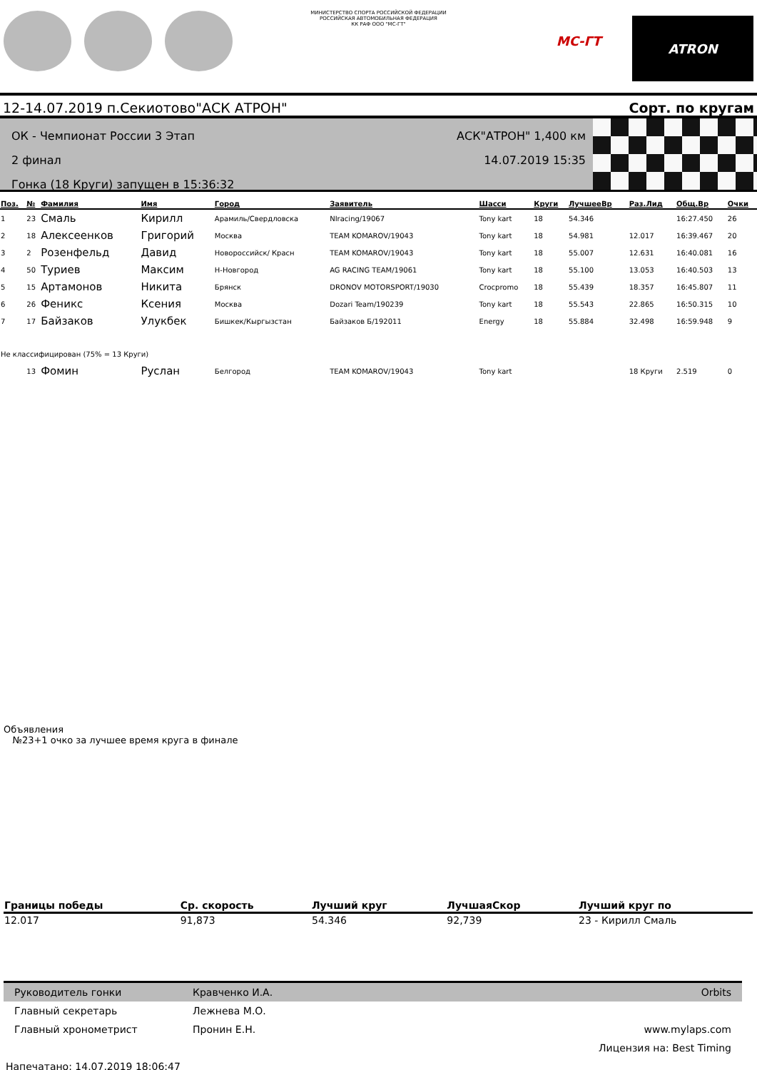МИНИСТЕРСТВО СПОРТА РОССИЙСКОЙ ФЕДЕРАЦИИ
РОССИЙСКАЯ АВТОМОБИЛЬНАЯ ФЕДЕРАЦИЯ
КК РАФ ООО "МС-ГТ"
МС-ГТ
ATRON
12-14.07.2019 п.Секиотово"АСК АТРОН" Сорт. по кругам
ОК - Чемпионат России 3 Этап
2 финал
Гонка (18 Круги) запущен в 15:36:32
АСК"АТРОН" 1,400 км
14.07.2019 15:35
| Поз. | № | Фамилия | Имя | Город | Заявитель | Шасси | Круги | ЛучшееВр | Раз.Лид | Общ.Вр | Очки |
| --- | --- | --- | --- | --- | --- | --- | --- | --- | --- | --- | --- |
| 1 | 23 | Смаль | Кирилл | Арамиль/Свердловска | NIracing/19067 | Tony kart | 18 | 54.346 | | 16:27.450 | 26 |
| 2 | 18 | Алексеенков | Григорий | Москва | TEAM KOMAROV/19043 | Tony kart | 18 | 54.981 | 12.017 | 16:39.467 | 20 |
| 3 | 2 | Розенфельд | Давид | Новороссийск/ Красн | TEAM KOMAROV/19043 | Tony kart | 18 | 55.007 | 12.631 | 16:40.081 | 16 |
| 4 | 50 | Туриев | Максим | Н-Новгород | AG RACING TEAM/19061 | Tony kart | 18 | 55.100 | 13.053 | 16:40.503 | 13 |
| 5 | 15 | Артамонов | Никита | Брянск | DRONOV MOTORSPORT/19030 | Crocpromo | 18 | 55.439 | 18.357 | 16:45.807 | 11 |
| 6 | 26 | Феникс | Ксения | Москва | Dozari Team/190239 | Tony kart | 18 | 55.543 | 22.865 | 16:50.315 | 10 |
| 7 | 17 | Байзаков | Улукбек | Бишкек/Кыргызстан | Байзаков Б/192011 | Energy | 18 | 55.884 | 32.498 | 16:59.948 | 9 |
| Не классифицирован (75% = 13 Круги) | | | | | | | | | | | |
| | 13 | Фомин | Руслан | Белгород | TEAM KOMAROV/19043 | Tony kart | | | 18 Круги | 2.519 | 0 |
Объявления
№23+1 очко за лучшее время круга в финале
| Границы победы | Ср. скорость | Лучший круг | ЛучшаяСкор | Лучший круг по |
| --- | --- | --- | --- | --- |
| 12.017 | 91,873 | 54.346 | 92,739 | 23 - Кирилл Смаль |
Руководитель гонки Кравченко И.А. Orbits
Главный секретарь Лежнева М.О.
Главный хронометрист Пронин Е.Н. www.mylaps.com
Лицензия на: Best Timing
Напечатано: 14.07.2019 18:06:47